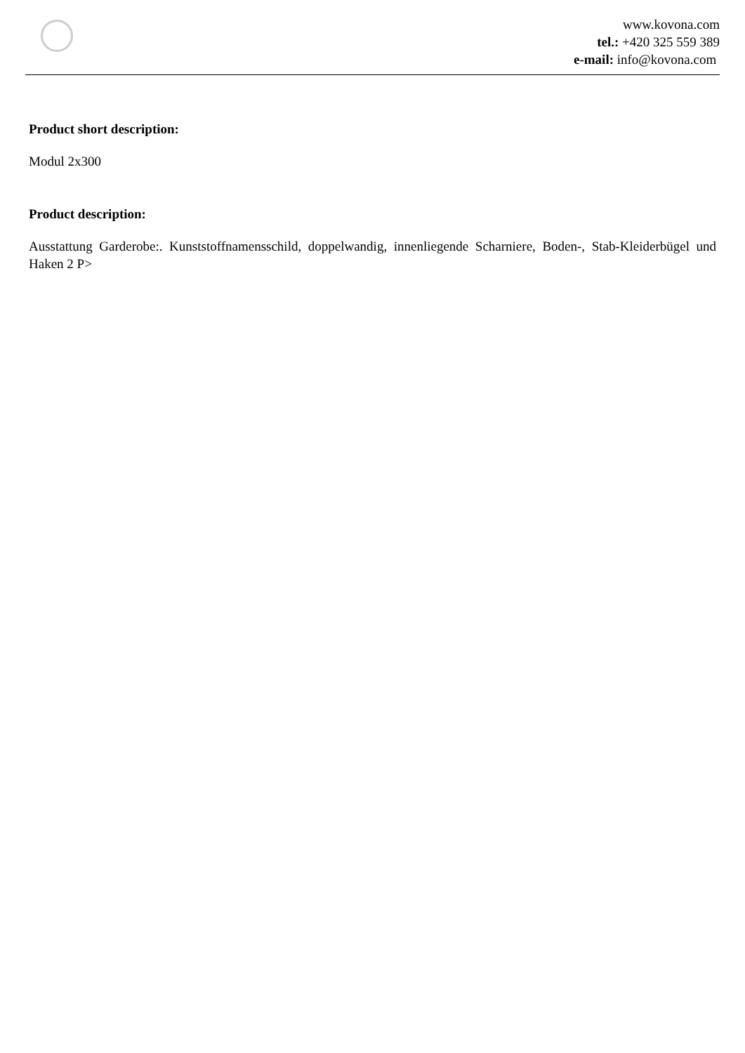www.kovona.com
tel.: +420 325 559 389
e-mail: info@kovona.com
Product short description:
Modul 2x300
Product description:
Ausstattung Garderobe:. Kunststoffnamensschild, doppelwandig, innenliegende Scharniere, Boden-, Stab-Kleiderbügel und Haken 2 P>